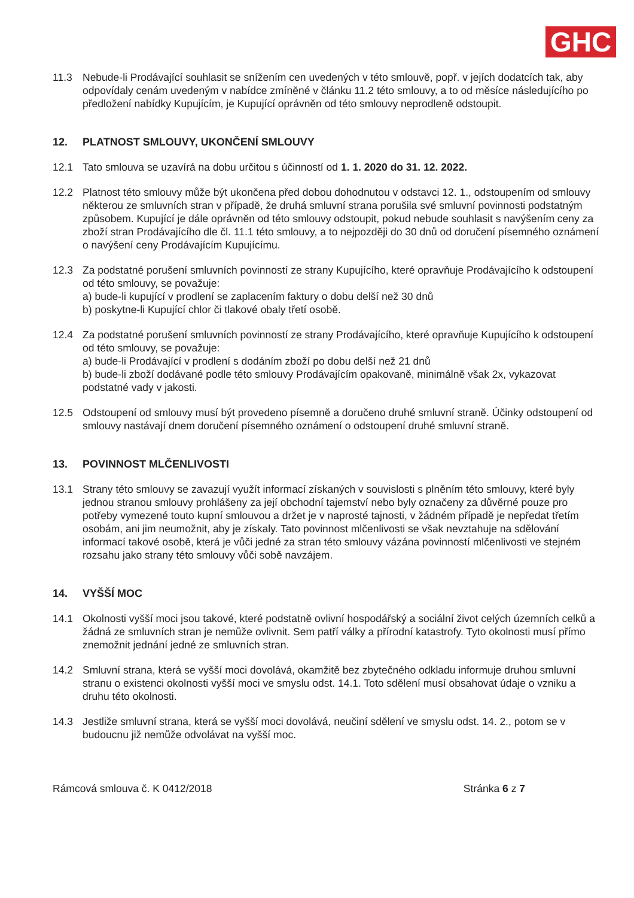GHC
11.3 Nebude-li Prodávající souhlasit se snížením cen uvedených v této smlouvě, popř. v jejích dodatcích tak, aby odpovídaly cenám uvedeným v nabídce zmíněné v článku 11.2 této smlouvy, a to od měsíce následujícího po předložení nabídky Kupujícím, je Kupující oprávněn od této smlouvy neprodleně odstoupit.
12. PLATNOST SMLOUVY, UKONČENÍ SMLOUVY
12.1 Tato smlouva se uzavírá na dobu určitou s účinností od 1. 1. 2020 do 31. 12. 2022.
12.2 Platnost této smlouvy může být ukončena před dobou dohodnutou v odstavci 12. 1., odstoupením od smlouvy některou ze smluvních stran v případě, že druhá smluvní strana porušila své smluvní povinnosti podstatným způsobem. Kupující je dále oprávněn od této smlouvy odstoupit, pokud nebude souhlasit s navýšením ceny za zboží stran Prodávajícího dle čl. 11.1 této smlouvy, a to nejpozději do 30 dnů od doručení písemného oznámení o navýšení ceny Prodávajícím Kupujícímu.
12.3 Za podstatné porušení smluvních povinností ze strany Kupujícího, které opravňuje Prodávajícího k odstoupení od této smlouvy, se považuje:
a) bude-li kupující v prodlení se zaplacením faktury o dobu delší než 30 dnů
b) poskytne-li Kupující chlor či tlakové obaly třetí osobě.
12.4 Za podstatné porušení smluvních povinností ze strany Prodávajícího, které opravňuje Kupujícího k odstoupení od této smlouvy, se považuje:
a) bude-li Prodávající v prodlení s dodáním zboží po dobu delší než 21 dnů
b) bude-li zboží dodávané podle této smlouvy Prodávajícím opakovaně, minimálně však 2x, vykazovat podstatné vady v jakosti.
12.5 Odstoupení od smlouvy musí být provedeno písemně a doručeno druhé smluvní straně. Účinky odstoupení od smlouvy nastávají dnem doručení písemného oznámení o odstoupení druhé smluvní straně.
13. POVINNOST MLČENLIVOSTI
13.1 Strany této smlouvy se zavazují využít informací získaných v souvislosti s plněním této smlouvy, které byly jednou stranou smlouvy prohlášeny za její obchodní tajemství nebo byly označeny za důvěrné pouze pro potřeby vymezené touto kupní smlouvou a držet je v naprosté tajnosti, v žádném případě je nepředat třetím osobám, ani jim neumožnit, aby je získaly. Tato povinnost mlčenlivosti se však nevztahuje na sdělování informací takové osobě, která je vůči jedné za stran této smlouvy vázána povinností mlčenlivosti ve stejném rozsahu jako strany této smlouvy vůči sobě navzájem.
14. VYŠŠÍ MOC
14.1 Okolnosti vyšší moci jsou takové, které podstatně ovlivní hospodářský a sociální život celých územních celků a žádná ze smluvních stran je nemůže ovlivnit. Sem patří války a přírodní katastrofy. Tyto okolnosti musí přímo znemožnit jednání jedné ze smluvních stran.
14.2 Smluvní strana, která se vyšší moci dovolává, okamžitě bez zbytečného odkladu informuje druhou smluvní stranu o existenci okolnosti vyšší moci ve smyslu odst. 14.1. Toto sdělení musí obsahovat údaje o vzniku a druhu této okolnosti.
14.3 Jestliže smluvní strana, která se vyšší moci dovolává, neučiní sdělení ve smyslu odst. 14. 2., potom se v budoucnu již nemůže odvolávat na vyšší moc.
Rámcová smlouva č. K 0412/2018 Stránka 6 z 7